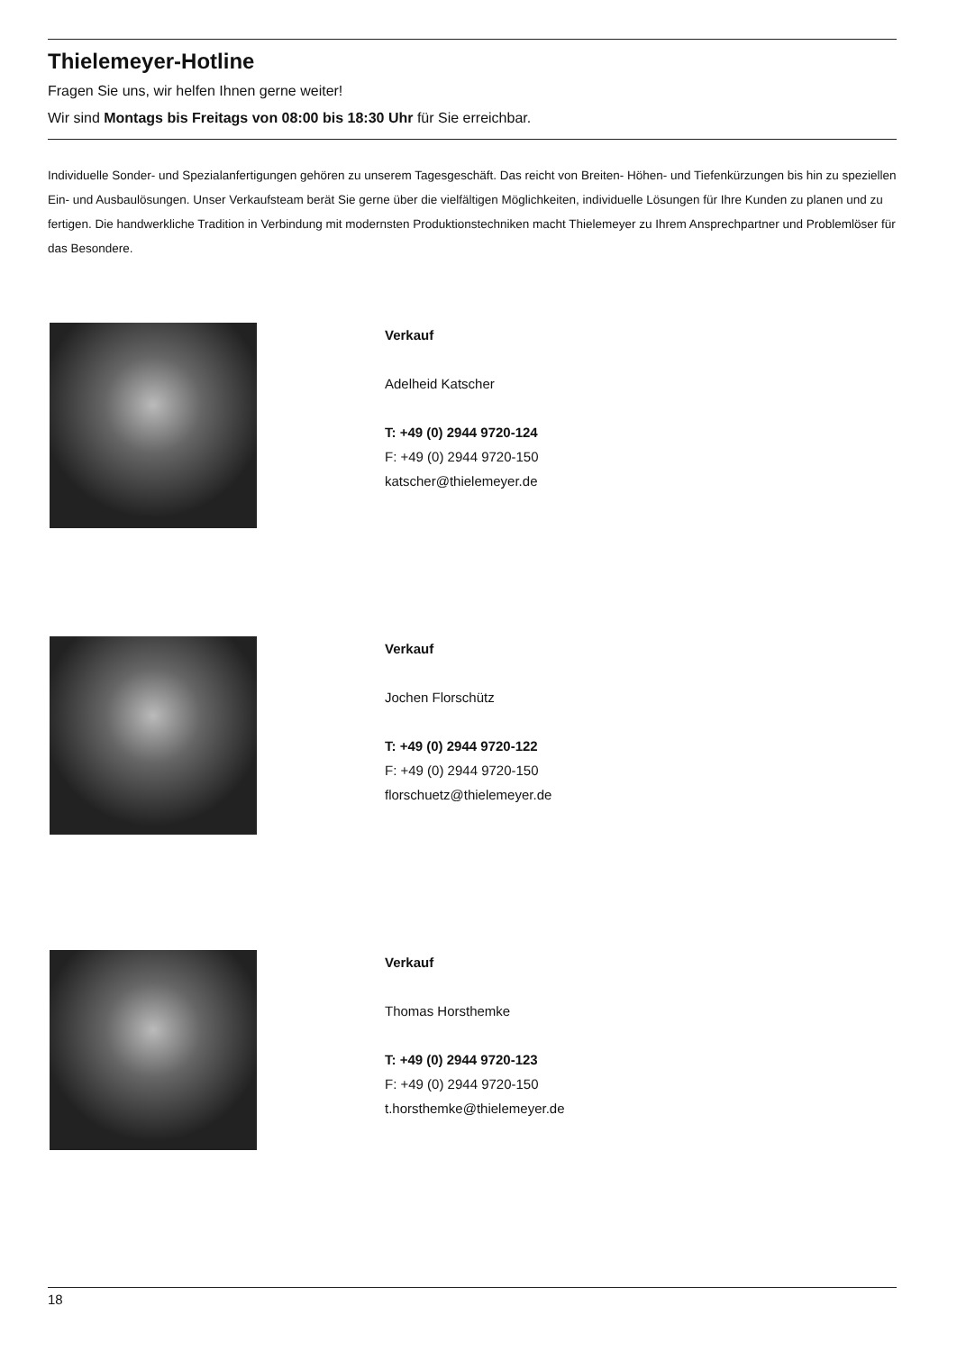Thielemeyer-Hotline
Fragen Sie uns, wir helfen Ihnen gerne weiter!
Wir sind Montags bis Freitags von 08:00 bis 18:30 Uhr für Sie erreichbar.
Individuelle Sonder- und Spezialanfertigungen gehören zu unserem Tagesgeschäft. Das reicht von Breiten- Höhen- und Tiefenkürzungen bis hin zu speziellen Ein- und Ausbaulösungen. Unser Verkaufsteam berät Sie gerne über die vielfältigen Möglichkeiten, individuelle Lösungen für Ihre Kunden zu planen und zu fertigen. Die handwerkliche Tradition in Verbindung mit modernsten Produktionstechniken macht Thielemeyer zu Ihrem Ansprechpartner und Problemlöser für das Besondere.
Verkauf
Adelheid Katscher
T: +49 (0) 2944 9720-124
F: +49 (0) 2944 9720-150
katscher@thielemeyer.de
Verkauf
Jochen Florschütz
T: +49 (0) 2944 9720-122
F: +49 (0) 2944 9720-150
florschuetz@thielemeyer.de
Verkauf
Thomas Horsthemke
T: +49 (0) 2944 9720-123
F: +49 (0) 2944 9720-150
t.horsthemke@thielemeyer.de
18